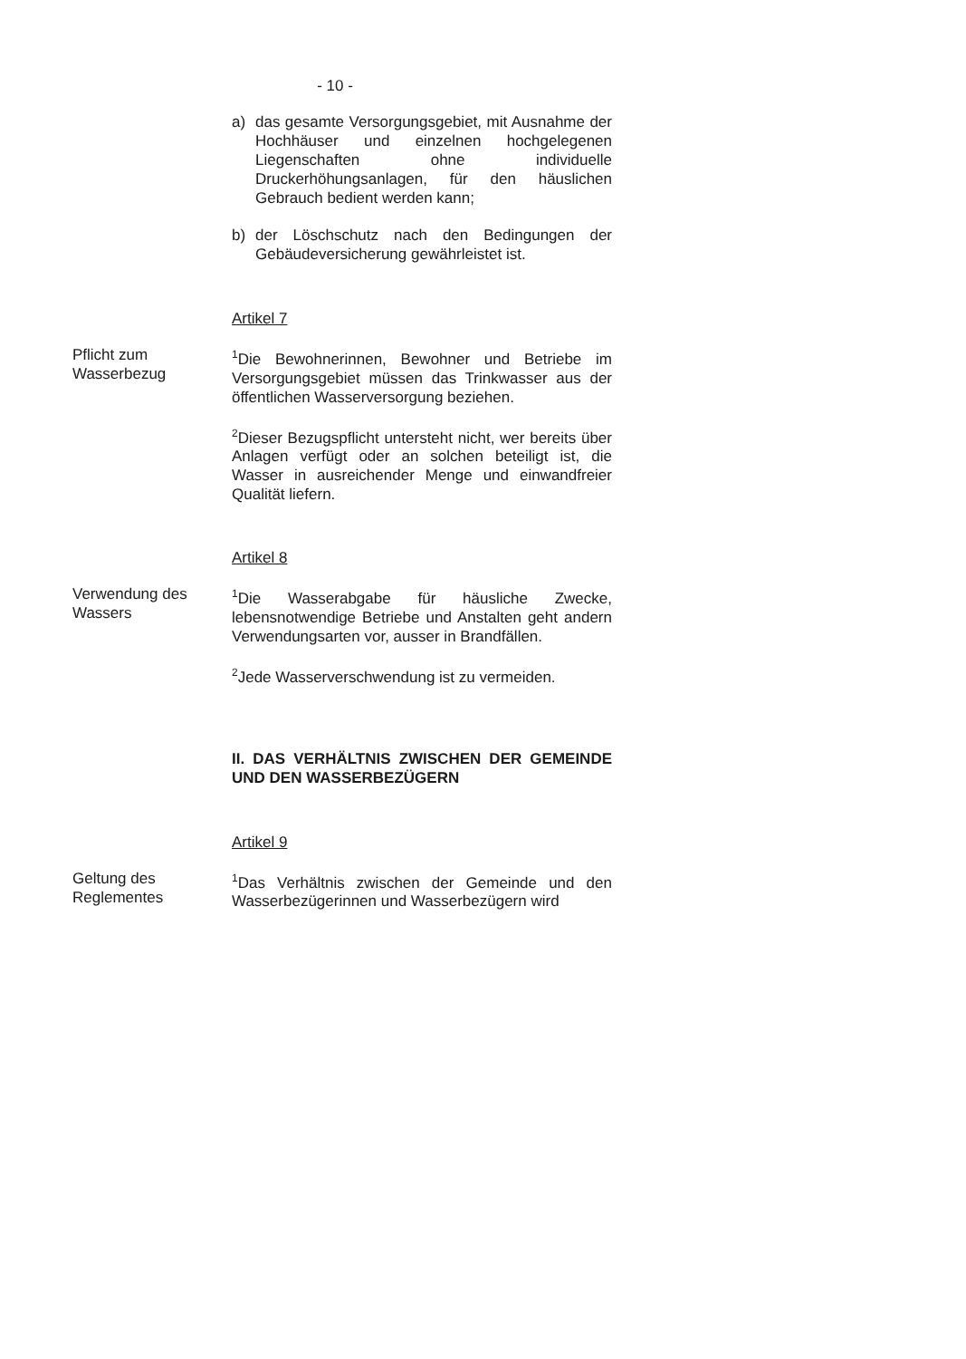- 10 -
a) das gesamte Versorgungsgebiet, mit Ausnahme der Hochhäuser und einzelnen hochgelegenen Liegenschaften ohne individuelle Druckerhöhungsanlagen, für den häuslichen Gebrauch bedient werden kann;
b) der Löschschutz nach den Bedingungen der Gebäudeversicherung gewährleistet ist.
Artikel 7
Pflicht zum
Wasserbezug
<sup>1</sup> Die Bewohnerinnen, Bewohner und Betriebe im Versorgungsgebiet müssen das Trinkwasser aus der öffentlichen Wasserversorgung beziehen.
<sup>2</sup> Dieser Bezugspflicht untersteht nicht, wer bereits über Anlagen verfügt oder an solchen beteiligt ist, die Wasser in ausreichender Menge und einwandfreier Qualität liefern.
Artikel 8
Verwendung des
Wassers
<sup>1</sup> Die Wasserabgabe für häusliche Zwecke, lebensnotwendige Betriebe und Anstalten geht andern Verwendungsarten vor, ausser in Brandfällen.
<sup>2</sup> Jede Wasserverschwendung ist zu vermeiden.
II. DAS VERHÄLTNIS ZWISCHEN DER GEMEINDE UND DEN WASSERBEZÜGERN
Artikel 9
Geltung des
Reglementes
<sup>1</sup> Das Verhältnis zwischen der Gemeinde und den Wasserbezügerinnen und Wasserbezügern wird